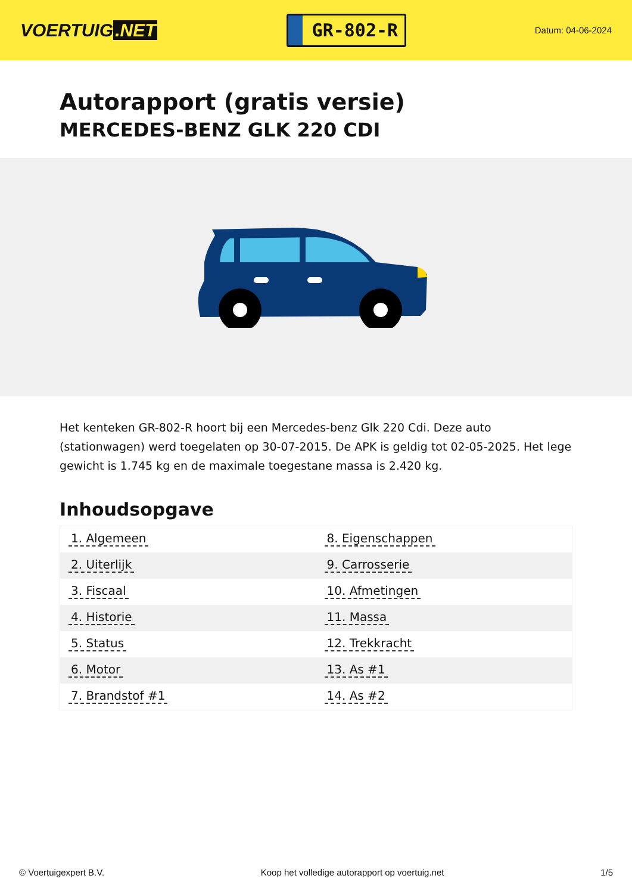VOERTUIG.NET
GR-802-R
Datum: 04-06-2024
Autorapport (gratis versie)
MERCEDES-BENZ GLK 220 CDI
Het kenteken GR-802-R hoort bij een Mercedes-benz Glk 220 Cdi. Deze auto (stationwagen) werd toegelaten op 30-07-2015. De APK is geldig tot 02-05-2025. Het lege gewicht is 1.745 kg en de maximale toegestane massa is 2.420 kg.
Inhoudsopgave
| 1. Algemeen | 8. Eigenschappen |
| 2. Uiterlijk | 9. Carrosserie |
| 3. Fiscaal | 10. Afmetingen |
| 4. Historie | 11. Massa |
| 5. Status | 12. Trekkracht |
| 6. Motor | 13. As #1 |
| 7. Brandstof #1 | 14. As #2 |
© Voertuigexpert B.V. Koop het volledige autorapport op voertuig.net 1/5